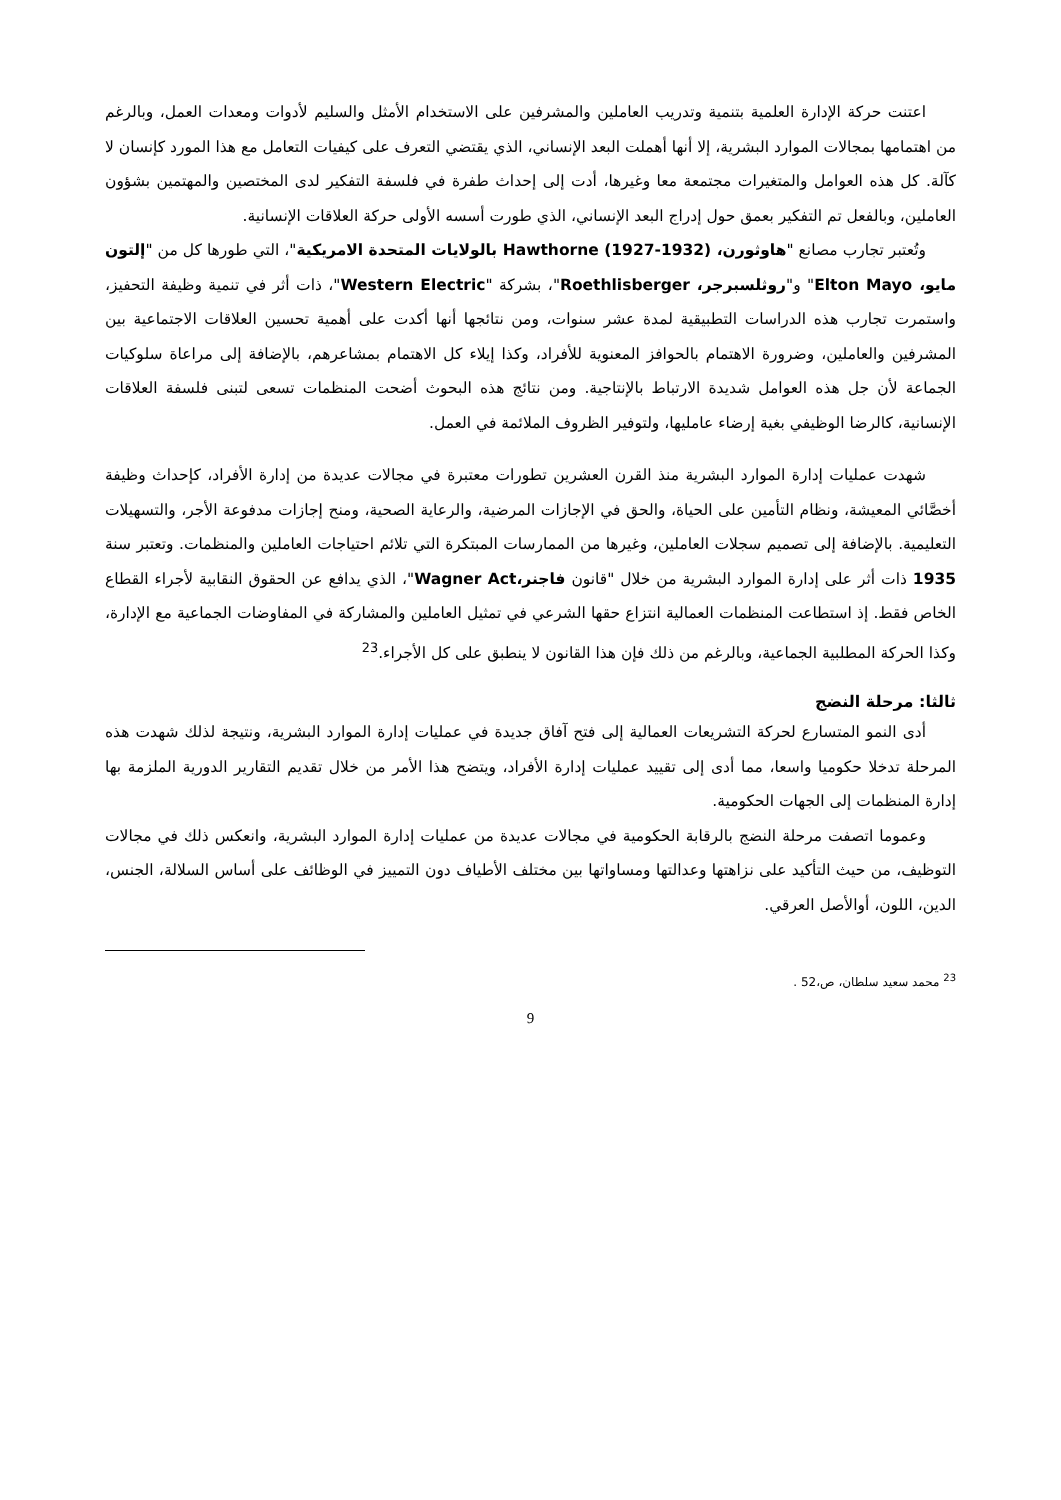اعتنت حركة الإدارة العلمية بتنمية وتدريب العاملين والمشرفين على الاستخدام الأمثل والسليم لأدوات ومعدات العمل، وبالرغم من اهتمامها بمجالات الموارد البشرية، إلا أنها أهملت البعد الإنساني، الذي يقتضي التعرف على كيفيات التعامل مع هذا المورد كإنسان لا كآلة. كل هذه العوامل والمتغيرات مجتمعة معا وغيرها، أدت إلى إحداث طفرة في فلسفة التفكير لدى المختصين والمهتمين بشؤون العاملين، وبالفعل تم التفكير بعمق حول إدراج البعد الإنساني، الذي طورت أسسه الأولى حركة العلاقات الإنسانية.
وتُعتبر تجارب مصانع "هاوثورن، Hawthorne (1927-1932) بالولايات المتحدة الامريكية"، التي طورها كل من "إلتون مايو، Elton Mayo" و"روثلسبرجر، Roethlisberger"، بشركة "Western Electric"، ذات أثر في تنمية وظيفة التحفيز، واستمرت تجارب هذه الدراسات التطبيقية لمدة عشر سنوات، ومن نتائجها أنها أكدت على أهمية تحسين العلاقات الاجتماعية بين المشرفين والعاملين، وضرورة الاهتمام بالحوافز المعنوية للأفراد، وكذا إيلاء كل الاهتمام بمشاعرهم، بالإضافة إلى مراعاة سلوكيات الجماعة لأن جل هذه العوامل شديدة الارتباط بالإنتاجية. ومن نتائج هذه البحوث أضحت المنظمات تسعى لتبنى فلسفة العلاقات الإنسانية، كالرضا الوظيفي بغية إرضاء عامليها، ولتوفير الظروف الملائمة في العمل.
شهدت عمليات إدارة الموارد البشرية منذ القرن العشرين تطورات معتبرة في مجالات عديدة من إدارة الأفراد، كإحداث وظيفة أخصَّائي المعيشة، ونظام التأمين على الحياة، والحق في الإجازات المرضية، والرعاية الصحية، ومنح إجازات مدفوعة الأجر، والتسهيلات التعليمية. بالإضافة إلى تصميم سجلات العاملين، وغيرها من الممارسات المبتكرة التي تلائم احتياجات العاملين والمنظمات. وتعتبر سنة 1935 ذات أثر على إدارة الموارد البشرية من خلال "قانون فاجنر،Wagner Act"، الذي يدافع عن الحقوق النقابية لأجراء القطاع الخاص فقط. إذ استطاعت المنظمات العمالية انتزاع حقها الشرعي في تمثيل العاملين والمشاركة في المفاوضات الجماعية مع الإدارة، وكذا الحركة المطلبية الجماعية، وبالرغم من ذلك فإن هذا القانون لا ينطبق على كل الأجراء.<sup>23</sup>
ثالثا: مرحلة النضج
أدى النمو المتسارع لحركة التشريعات العمالية إلى فتح آفاق جديدة في عمليات إدارة الموارد البشرية، ونتيجة لذلك شهدت هذه المرحلة تدخلا حكوميا واسعا، مما أدى إلى تقييد عمليات إدارة الأفراد، ويتضح هذا الأمر من خلال تقديم التقارير الدورية الملزمة بها إدارة المنظمات إلى الجهات الحكومية.
وعموما اتصفت مرحلة النضج بالرقابة الحكومية في مجالات عديدة من عمليات إدارة الموارد البشرية، وانعكس ذلك في مجالات التوظيف، من حيث التأكيد على نزاهتها وعدالتها ومساواتها بين مختلف الأطياف دون التمييز في الوظائف على أساس السلالة، الجنس، الدين، اللون، أوالأصل العرقي.
<sup>23</sup> محمد سعيد سلطان، ص،52 .
9